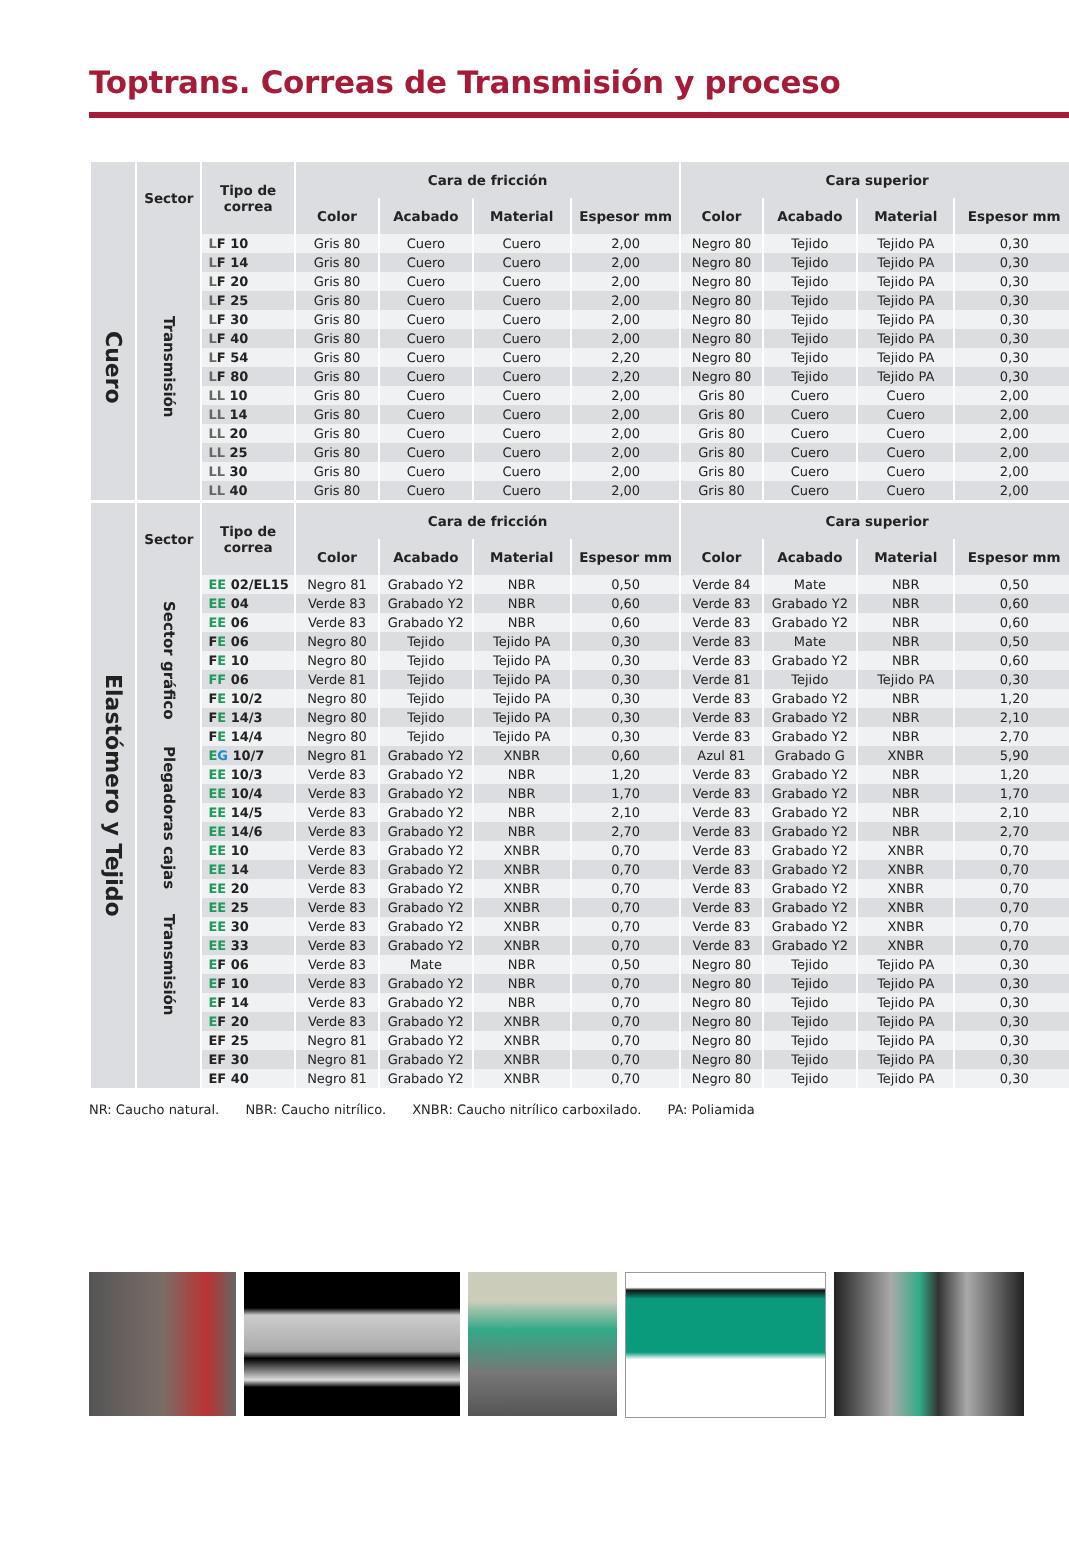Toptrans. Correas de Transmisión y proceso
| | Sector | Tipo de correa | Cara de fricción | | | | Cara superior | | | |
| --- | --- | --- | --- | --- | --- | --- | --- | --- | --- | --- |
| | | | Color | Acabado | Material | Espesor mm | Color | Acabado | Material | Espesor mm |
| Cuero | Transmisión | L F 10 | Gris 80 | Cuero | Cuero | 2,00 | Negro 80 | Tejido | Tejido PA | 0,30 |
| | | L F 14 | Gris 80 | Cuero | Cuero | 2,00 | Negro 80 | Tejido | Tejido PA | 0,30 |
| | | L F 20 | Gris 80 | Cuero | Cuero | 2,00 | Negro 80 | Tejido | Tejido PA | 0,30 |
| | | L F 25 | Gris 80 | Cuero | Cuero | 2,00 | Negro 80 | Tejido | Tejido PA | 0,30 |
| | | L F 30 | Gris 80 | Cuero | Cuero | 2,00 | Negro 80 | Tejido | Tejido PA | 0,30 |
| | | L F 40 | Gris 80 | Cuero | Cuero | 2,00 | Negro 80 | Tejido | Tejido PA | 0,30 |
| | | L F 54 | Gris 80 | Cuero | Cuero | 2,20 | Negro 80 | Tejido | Tejido PA | 0,30 |
| | | L F 80 | Gris 80 | Cuero | Cuero | 2,20 | Negro 80 | Tejido | Tejido PA | 0,30 |
| | | LL 10 | Gris 80 | Cuero | Cuero | 2,00 | Gris 80 | Cuero | Cuero | 2,00 |
| | | LL 14 | Gris 80 | Cuero | Cuero | 2,00 | Gris 80 | Cuero | Cuero | 2,00 |
| | | LL 20 | Gris 80 | Cuero | Cuero | 2,00 | Gris 80 | Cuero | Cuero | 2,00 |
| | | LL 25 | Gris 80 | Cuero | Cuero | 2,00 | Gris 80 | Cuero | Cuero | 2,00 |
| | | LL 30 | Gris 80 | Cuero | Cuero | 2,00 | Gris 80 | Cuero | Cuero | 2,00 |
| | | LL 40 | Gris 80 | Cuero | Cuero | 2,00 | Gris 80 | Cuero | Cuero | 2,00 |
| Elastómero y Tejido | Sector | Tipo de correa | Cara de fricción | | | | Cara superior | | | |
| | | | Color | Acabado | Material | Espesor mm | Color | Acabado | Material | Espesor mm |
| | Sector gráfico | EE 02/EL15 | Negro 81 | Grabado Y2 | NBR | 0,50 | Verde 84 | Mate | NBR | 0,50 |
| | | EE 04 | Verde 83 | Grabado Y2 | NBR | 0,60 | Verde 83 | Grabado Y2 | NBR | 0,60 |
| | | EE 06 | Verde 83 | Grabado Y2 | NBR | 0,60 | Verde 83 | Grabado Y2 | NBR | 0,60 |
| | | F E 06 | Negro 80 | Tejido | Tejido PA | 0,30 | Verde 83 | Mate | NBR | 0,50 |
| | | F E 10 | Negro 80 | Tejido | Tejido PA | 0,30 | Verde 83 | Grabado Y2 | NBR | 0,60 |
| | | FF 06 | Verde 81 | Tejido | Tejido PA | 0,30 | Verde 81 | Tejido | Tejido PA | 0,30 |
| | | F E 10/2 | Negro 80 | Tejido | Tejido PA | 0,30 | Verde 83 | Grabado Y2 | NBR | 1,20 |
| | | F E 14/3 | Negro 80 | Tejido | Tejido PA | 0,30 | Verde 83 | Grabado Y2 | NBR | 2,10 |
| | | F E 14/4 | Negro 80 | Tejido | Tejido PA | 0,30 | Verde 83 | Grabado Y2 | NBR | 2,70 |
| | Plegadoras cajas | E G 10/7 | Negro 81 | Grabado Y2 | XNBR | 0,60 | Azul 81 | Grabado G | XNBR | 5,90 |
| | | EE 10/3 | Verde 83 | Grabado Y2 | NBR | 1,20 | Verde 83 | Grabado Y2 | NBR | 1,20 |
| | | EE 10/4 | Verde 83 | Grabado Y2 | NBR | 1,70 | Verde 83 | Grabado Y2 | NBR | 1,70 |
| | | EE 14/5 | Verde 83 | Grabado Y2 | NBR | 2,10 | Verde 83 | Grabado Y2 | NBR | 2,10 |
| | | EE 14/6 | Verde 83 | Grabado Y2 | NBR | 2,70 | Verde 83 | Grabado Y2 | NBR | 2,70 |
| | Transmisión | EE 10 | Verde 83 | Grabado Y2 | XNBR | 0,70 | Verde 83 | Grabado Y2 | XNBR | 0,70 |
| | | EE 14 | Verde 83 | Grabado Y2 | XNBR | 0,70 | Verde 83 | Grabado Y2 | XNBR | 0,70 |
| | | EE 20 | Verde 83 | Grabado Y2 | XNBR | 0,70 | Verde 83 | Grabado Y2 | XNBR | 0,70 |
| | | EE 25 | Verde 83 | Grabado Y2 | XNBR | 0,70 | Verde 83 | Grabado Y2 | XNBR | 0,70 |
| | | EE 30 | Verde 83 | Grabado Y2 | XNBR | 0,70 | Verde 83 | Grabado Y2 | XNBR | 0,70 |
| | | EE 33 | Verde 83 | Grabado Y2 | XNBR | 0,70 | Verde 83 | Grabado Y2 | XNBR | 0,70 |
| | | E F 06 | Verde 83 | Mate | NBR | 0,50 | Negro 80 | Tejido | Tejido PA | 0,30 |
| | | E F 10 | Verde 83 | Grabado Y2 | NBR | 0,70 | Negro 80 | Tejido | Tejido PA | 0,30 |
| | | E F 14 | Verde 83 | Grabado Y2 | NBR | 0,70 | Negro 80 | Tejido | Tejido PA | 0,30 |
| | | E F 20 | Verde 83 | Grabado Y2 | XNBR | 0,70 | Negro 80 | Tejido | Tejido PA | 0,30 |
| | | EF 25 | Negro 81 | Grabado Y2 | XNBR | 0,70 | Negro 80 | Tejido | Tejido PA | 0,30 |
| | | EF 30 | Negro 81 | Grabado Y2 | XNBR | 0,70 | Negro 80 | Tejido | Tejido PA | 0,30 |
| | | EF 40 | Negro 81 | Grabado Y2 | XNBR | 0,70 | Negro 80 | Tejido | Tejido PA | 0,30 |
NR: Caucho natural. NBR: Caucho nitrílico. XNBR: Caucho nitrílico carboxilado. PA: Poliamida